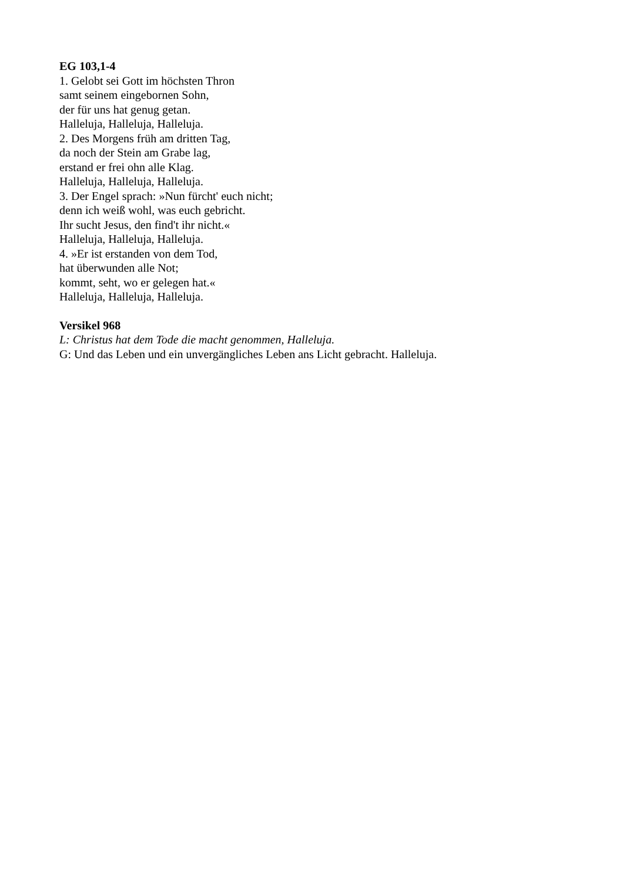EG 103,1-4
1. Gelobt sei Gott im höchsten Thron
samt seinem eingebornen Sohn,
der für uns hat genug getan.
Halleluja, Halleluja, Halleluja.
2. Des Morgens früh am dritten Tag,
da noch der Stein am Grabe lag,
erstand er frei ohn alle Klag.
Halleluja, Halleluja, Halleluja.
3. Der Engel sprach: »Nun fürcht' euch nicht;
denn ich weiß wohl, was euch gebricht.
Ihr sucht Jesus, den find't ihr nicht.«
Halleluja, Halleluja, Halleluja.
4. »Er ist erstanden von dem Tod,
hat überwunden alle Not;
kommt, seht, wo er gelegen hat.«
Halleluja, Halleluja, Halleluja.
Versikel 968
L: Christus hat dem Tode die macht genommen, Halleluja.
G: Und das Leben und ein unvergängliches Leben ans Licht gebracht. Halleluja.